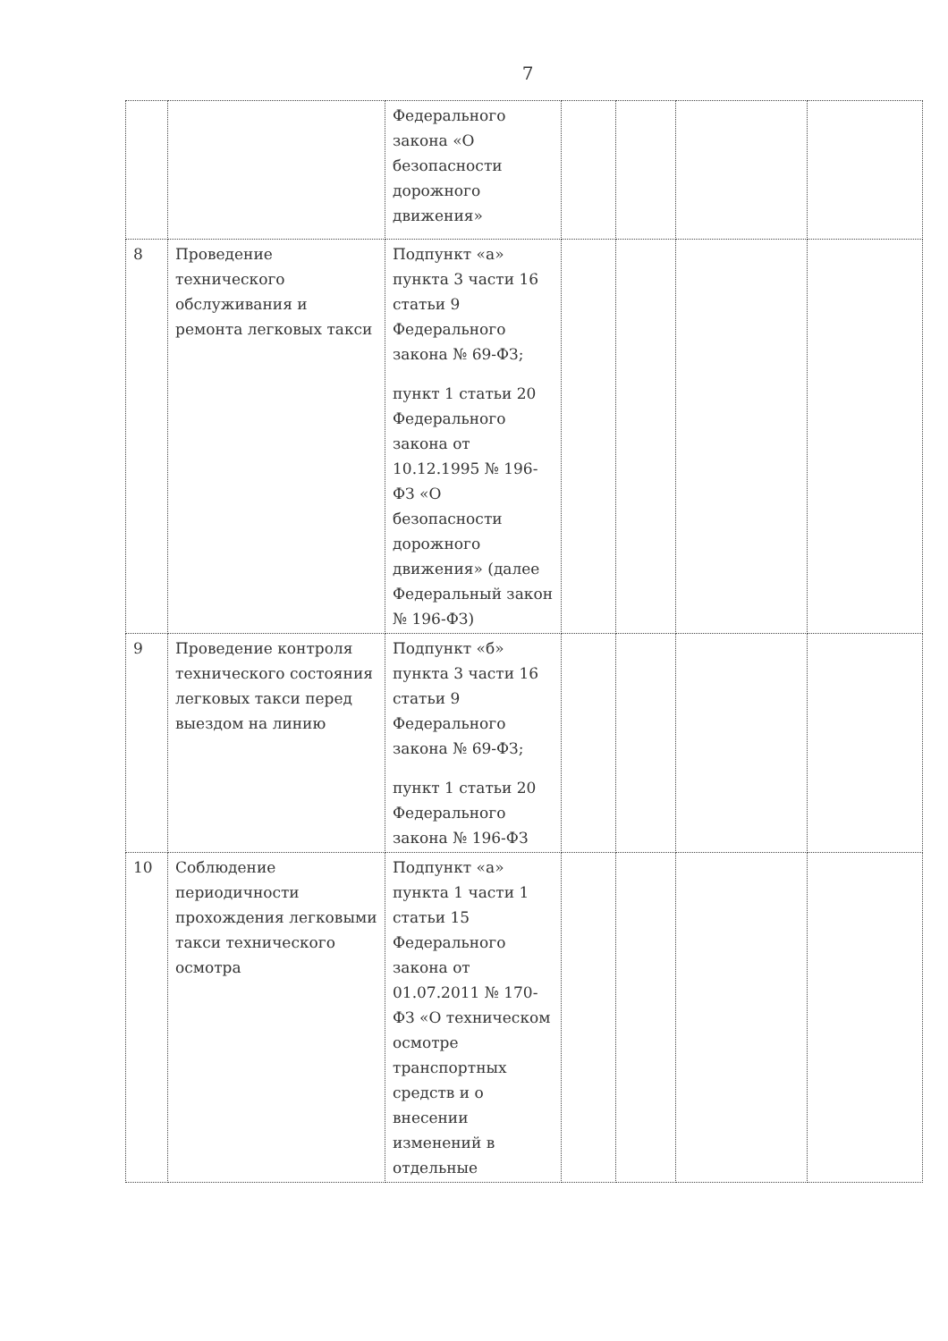7
| | | Федерального закона «О безопасности дорожного движения» | | | | |
| 8 | Проведение технического обслуживания и ремонта легковых такси | Подпункт «а» пункта 3 части 16 статьи 9 Федерального закона № 69-ФЗ; пункт 1 статьи 20 Федерального закона от 10.12.1995 № 196-ФЗ «О безопасности дорожного движения» (далее Федеральный закон № 196-ФЗ) | | | | |
| 9 | Проведение контроля технического состояния легковых такси перед выездом на линию | Подпункт «б» пункта 3 части 16 статьи 9 Федерального закона № 69-ФЗ; пункт 1 статьи 20 Федерального закона № 196-ФЗ | | | | |
| 10 | Соблюдение периодичности прохождения легковыми такси технического осмотра | Подпункт «а» пункта 1 части 1 статьи 15 Федерального закона от 01.07.2011 № 170-ФЗ «О техническом осмотре транспортных средств и о внесении изменений в отдельные | | | | |